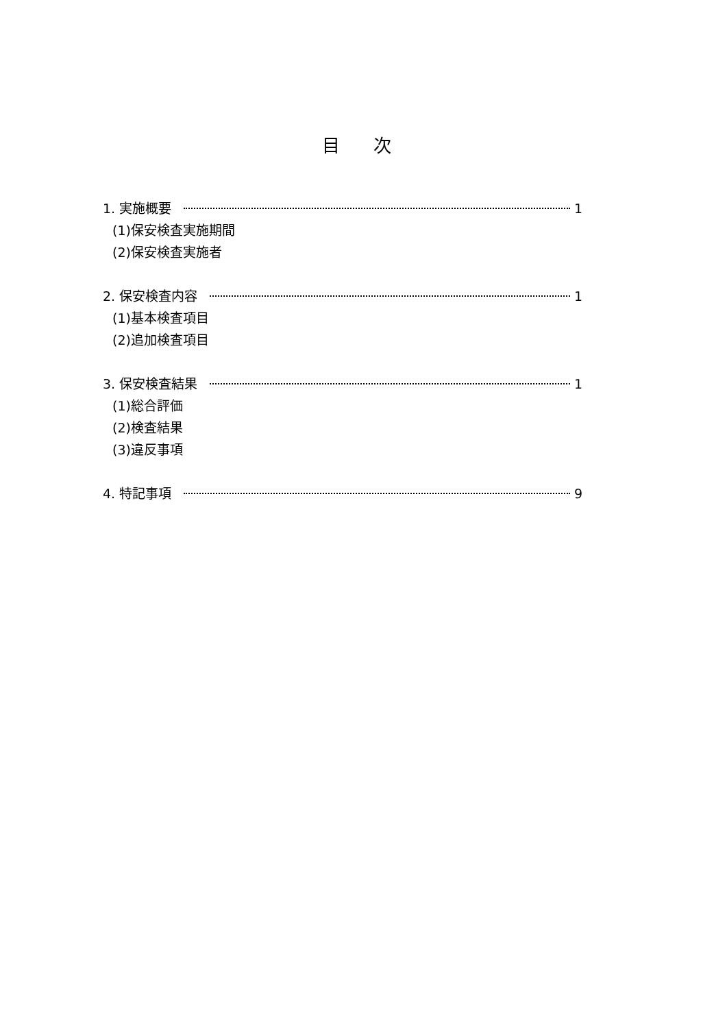目 次
1. 実施概要 1
(1)保安検査実施期間
(2)保安検査実施者
2. 保安検査内容 1
(1)基本検査項目
(2)追加検査項目
3. 保安検査結果 1
(1)総合評価
(2)検査結果
(3)違反事項
4. 特記事項 9